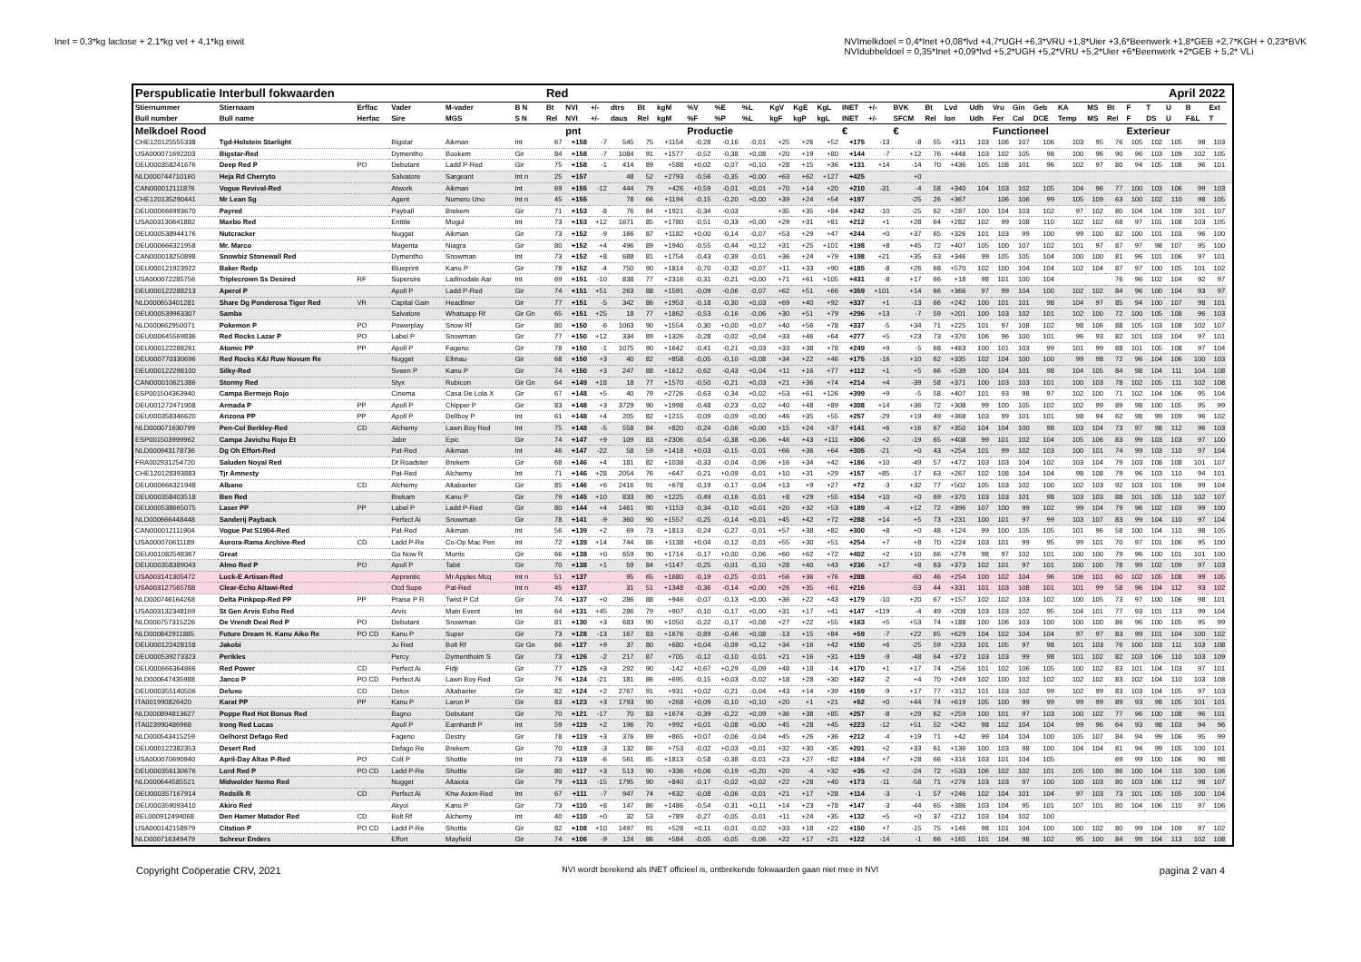Inet = 0,3*kg lactose + 2,1*kg vet + 4,1*kg eiwit
NVImelkdoel = 0,4*Inet +0,08*lvd +4,7*UGH +6,3*VRU +1,8*Uier +3,6*Beenwerk +1,8*GEB +2,7*KGH + 0,23*BVK
NVIdubbeldoel = 0,35*Inet +0,09*lvd +5,2*UGH +5,2*VRU +5,2*Uier +6*Beenwerk +2*GEB + 5,2* VLi
| Perspublicatie Interbull fokwaarden | | | | | | Red | | | | | | | | | | | | | | | | | | | | | | | | April 2022 | | | | | |
| --- | --- | --- | --- | --- | --- | --- | --- | --- | --- | --- | --- | --- | --- | --- | --- | --- | --- | --- | --- | --- | --- | --- | --- | --- | --- | --- | --- | --- | --- | --- | --- | --- | --- | --- | --- |
| Stiernummer | Stiernaam | Erffac | Vader | M-vader | B N | Bt | NVI | +/- | dtrs | Bt | kgM | %V | %E | %L | KgV | KgE | KgL | INET | +/- | BVK | Bt | Lvd | Udh | Vru | Gin | Geb | KA | MS | Bt | F | T | U | B | Ext | |
| Bull number | Bull name | Herfac | Sire | MGS | S N | Rel | NVI | +/- | daus | Rel | kgM | %F | %P | %L | kgF | kgP | kgL | INET | +/- | SFCM | Rel | lon | Udh | Fer | Cal | DCE | Temp | MS | Rel | F | DS | U | F&L | T | |
| Melkdoel Rood | | | | | | | pnt | | | | | Productie | | | | | | € | | € | | | | Functioneel | | | | | | Exterieur | | | | | |
| CHE120125555338 | Tgd-Holstein Starlight | | Bigstar | Aikman | Int | 67 | +158 | -7 | 545 | 75 | +1154 | -0,28 | -0,16 | -0,01 | +25 | +26 | +52 | +175 | -13 | -8 | 55 | +311 | 103 | 106 | 107 | 106 | 103 | 95 | 76 | 105 | 102 | 105 | 98 | 103 | |
| USA000071692203 | Bigstar-Red | | Dymentho | Bookem | Gir | 84 | +158 | -7 | 1084 | 91 | +1577 | -0,52 | -0,38 | +0,08 | +20 | +19 | +80 | +144 | -7 | +12 | 76 | +448 | 103 | 102 | 105 | 98 | 100 | 96 | 90 | 96 | 103 | 109 | 102 | 105 | |
| DEU000358241676 | Deep Red P | PO | Debutant | Ladd P-Red | Gir | 75 | +158 | -1 | 414 | 89 | +588 | +0,02 | -0,07 | +0,10 | +28 | +15 | +36 | +131 | +14 | -14 | 70 | +436 | 105 | 108 | 101 | 96 | 102 | 97 | 80 | 94 | 105 | 108 | 96 | 101 | |
| NLD000744710160 | Heja Rd Cherryto | | Salvatore | Sargeant | Int n | 25 | +157 | | 48 | 52 | +2793 | -0,56 | -0,35 | +0,00 | +63 | +62 | +127 | +425 | | +0 | | | | | | | | | | | | | | | |
| CAN000012111876 | Vogue Revival-Red | | Atwork | Aikman | Int | 69 | +155 | -12 | 444 | 79 | +426 | +0,59 | -0,01 | +0,01 | +70 | +14 | +20 | +210 | -31 | -4 | 58 | +340 | 104 | 103 | 102 | 105 | 104 | 96 | 77 | 100 | 103 | 106 | 99 | 103 | |
| CHE120135290441 | Mr Lean Sg | | Agent | Numero Uno | Int n | 45 | +155 | | 78 | 66 | +1194 | -0,15 | -0,20 | +0,00 | +39 | +24 | +54 | +197 | | -25 | 26 | +367 | | 106 | 106 | 99 | 105 | 109 | 63 | 100 | 102 | 110 | 98 | 105 | |
| DEU000666993670 | Payred | | Payball | Brekem | Gir | 71 | +153 | -8 | 76 | 84 | +1921 | -0,34 | -0,03 | | +35 | +35 | +84 | +242 | -10 | -25 | 62 | +287 | 100 | 104 | 103 | 102 | 97 | 102 | 80 | 104 | 104 | 109 | 101 | 107 | |
| USA003130641882 | Maxbo Red | | Entitle | Mogul | Int | 73 | +153 | +12 | 1671 | 85 | +1780 | -0,51 | -0,33 | +0,00 | +29 | +31 | +81 | +212 | +1 | +28 | 64 | +282 | 102 | 99 | 108 | 110 | 102 | 102 | 68 | 97 | 101 | 108 | 103 | 105 | |
| DEU000538944176 | Nutcracker | | Nugget | Aikman | Gir | 73 | +152 | -9 | 166 | 87 | +1182 | +0,00 | -0,14 | -0,07 | +53 | +29 | +47 | +244 | +0 | +37 | 65 | +326 | 101 | 103 | 99 | 100 | 99 | 100 | 82 | 100 | 101 | 103 | 96 | 100 | |
| DEU000666321958 | Mr. Marco | | Magenta | Niagra | Gir | 80 | +152 | +4 | 496 | 89 | +1940 | -0,55 | -0,44 | +0,12 | +31 | +25 | +101 | +198 | +8 | +45 | 72 | +407 | 105 | 100 | 107 | 102 | 101 | 97 | 87 | 97 | 98 | 107 | 95 | 100 | |
| CAN000018250898 | Snowbiz Stonewall Red | | Dymentho | Snowman | Int | 73 | +152 | +8 | 688 | 81 | +1754 | -0,43 | -0,39 | -0,01 | +36 | +24 | +79 | +198 | +21 | +35 | 63 | +346 | 99 | 105 | 105 | 104 | 100 | 100 | 81 | 96 | 101 | 106 | 97 | 101 | |
| DEU000121923922 | Baker Redp | | Blueprint | Kanu P | Gir | 78 | +152 | -4 | 750 | 90 | +1814 | -0,70 | -0,32 | +0,07 | +11 | +33 | +90 | +185 | -8 | +26 | 68 | +570 | 102 | 100 | 104 | 104 | 102 | 104 | 87 | 97 | 100 | 105 | 101 | 102 | |
| USA000072285756 | Triplecrown Ss Desired | RF | Supersire | Ladinodale Aar | Int | 69 | +151 | -10 | 838 | 77 | +2316 | -0,31 | -0,21 | +0,00 | +71 | +61 | +105 | +431 | -8 | +17 | 66 | +18 | 98 | 101 | 100 | 104 | | | 76 | 96 | 102 | 104 | 92 | 97 | |
| DEU000122288213 | Aperol P | | Apoll P | Ladd P-Red | Gir | 74 | +151 | +51 | 263 | 88 | +1591 | -0,09 | -0,06 | -0,07 | +62 | +51 | +66 | +359 | +101 | +14 | 66 | +366 | 97 | 99 | 104 | 100 | 102 | 102 | 84 | 96 | 100 | 104 | 93 | 97 | |
| NLD000653401281 | Share Dg Ponderosa Tiger Red | VR | Capital Gain | Headliner | Gir | 77 | +151 | -5 | 342 | 86 | +1953 | -0,18 | -0,30 | +0,03 | +69 | +40 | +92 | +337 | +1 | -13 | 66 | +242 | 100 | 101 | 101 | 98 | 104 | 97 | 85 | 94 | 100 | 107 | 98 | 101 | |
| DEU000539963307 | Samba | | Salvatore | Whatsapp Rf | Gir Gn | 65 | +151 | +25 | 18 | 77 | +1862 | -0,53 | -0,16 | -0,06 | +30 | +51 | +79 | +296 | +13 | -7 | 59 | +201 | 100 | 103 | 102 | 101 | 102 | 100 | 72 | 100 | 105 | 108 | 96 | 103 | |
| NLD000662950071 | Pokemon P | PO | Powerplay | Snow Rf | Gir | 80 | +150 | -6 | 1063 | 90 | +1554 | -0,30 | +0,00 | +0,07 | +40 | +56 | +78 | +337 | -5 | +34 | 71 | +225 | 101 | 97 | 108 | 102 | 98 | 106 | 88 | 105 | 103 | 108 | 102 | 107 | |
| DEU000645569836 | Red Rocks Lazar P | PO | Label P | Snowman | Gir | 77 | +150 | +12 | 334 | 89 | +1326 | -0,28 | -0,02 | +0,04 | +33 | +46 | +64 | +277 | +5 | +23 | 73 | +370 | 106 | 96 | 100 | 101 | 96 | 93 | 82 | 101 | 103 | 104 | 97 | 101 | |
| DEU000122288261 | Atomic PP | PP | Apoll P | Fageno | Gir | 78 | +150 | -1 | 1075 | 90 | +1642 | -0,41 | -0,21 | +0,03 | +33 | +38 | +78 | +249 | +9 | -5 | 68 | +463 | 100 | 101 | 103 | 99 | 101 | 99 | 88 | 101 | 105 | 108 | 97 | 104 | |
| DEU000770330696 | Red Rocks K&I Ruw Novum Re | | Nugget | Ellmau | Gir | 68 | +150 | +3 | 40 | 82 | +858 | -0,05 | -0,10 | +0,08 | +34 | +22 | +46 | +175 | -16 | +10 | 62 | +335 | 102 | 104 | 100 | 100 | 99 | 98 | 72 | 96 | 104 | 106 | 100 | 103 | |
| DEU000122298100 | Silky-Red | | Sveen P | Kanu P | Gir | 74 | +150 | +3 | 247 | 88 | +1612 | -0,62 | -0,43 | +0,04 | +11 | +16 | +77 | +112 | +1 | +5 | 66 | +539 | 100 | 104 | 101 | 98 | 104 | 105 | 84 | 98 | 104 | 111 | 104 | 108 | |
| CAN000010621386 | Stormy Red | | Styx | Rubicon | Gir Gn | 64 | +149 | +18 | 18 | 77 | +1570 | -0,50 | -0,21 | +0,03 | +21 | +36 | +74 | +214 | +4 | -39 | 58 | +371 | 100 | 103 | 103 | 101 | 100 | 103 | 78 | 102 | 105 | 111 | 102 | 108 | |
| ESP001504363940 | Campa Bermejo Rojo | | Cinema | Casa De Lola X | Gir | 67 | +148 | +5 | 40 | 79 | +2726 | -0,63 | -0,34 | +0,02 | +53 | +61 | +126 | +399 | +9 | -5 | 58 | +407 | 101 | 93 | 98 | 97 | 102 | 100 | 71 | 102 | 104 | 106 | 95 | 104 | |
| DEU001272471908 | Armada P | PP | Apoll P | Chipper P | Gir | 83 | +148 | +3 | 3729 | 90 | +1998 | -0,48 | -0,23 | -0,02 | +40 | +48 | +89 | +308 | +14 | +36 | 72 | +308 | 99 | 100 | 105 | 102 | 102 | 99 | 89 | 98 | 100 | 105 | 95 | 99 | |
| DEU000358346620 | Arizona PP | PP | Apoll P | Dellboy P | Int | 61 | +148 | +4 | 205 | 82 | +1215 | -0,09 | -0,09 | +0,00 | +46 | +35 | +55 | +257 | -29 | +19 | 49 | +368 | 103 | 99 | 101 | 101 | 98 | 94 | 62 | 98 | 99 | 109 | 96 | 102 | |
| NLD000071630799 | Pen-Col Berkley-Red | CD | Alchemy | Lawn Boy Red | Int | 75 | +148 | -5 | 558 | 84 | +820 | -0,24 | -0,06 | +0,00 | +15 | +24 | +37 | +141 | +6 | +16 | 67 | +350 | 104 | 104 | 100 | 98 | 103 | 104 | 73 | 97 | 98 | 112 | 96 | 103 | |
| ESP001503999962 | Campa Javichu Rojo Et | | Jabir | Epic | Gir | 74 | +147 | +9 | 109 | 83 | +2306 | -0,54 | -0,38 | +0,06 | +46 | +43 | +111 | +306 | +2 | -19 | 65 | +408 | 99 | 101 | 102 | 104 | 105 | 106 | 83 | 99 | 103 | 103 | 97 | 100 | |
| NLD000943178736 | Dg Oh Effort-Red | | Pat-Red | Aikman | Int | 46 | +147 | -22 | 58 | 59 | +1418 | +0,03 | -0,15 | -0,01 | +66 | +36 | +64 | +305 | -21 | +0 | 43 | +254 | 101 | 99 | 102 | 103 | 100 | 101 | 74 | 99 | 103 | 110 | 97 | 104 | |
| FRA002931254720 | Saluden Noyal Red | | Dt Roadster | Brekem | Gir | 68 | +146 | +4 | 181 | 82 | +1038 | -0,33 | -0,04 | -0,06 | +16 | +34 | +42 | +186 | +10 | -49 | 57 | +472 | 103 | 103 | 104 | 102 | 103 | 104 | 79 | 103 | 108 | 108 | 101 | 107 | |
| CHE120128393883 | Tjr Amnesty | | Pat-Red | Alchemy | Int | 71 | +146 | +28 | 2054 | 76 | +647 | -0,21 | +0,09 | -0,01 | +10 | +31 | +29 | +157 | +85 | -17 | 63 | +267 | 102 | 108 | 104 | 104 | 98 | 108 | 79 | 96 | 103 | 110 | 94 | 101 | |
| DEU000666321948 | Albano | CD | Alchemy | Altabaxter | Gir | 85 | +146 | +6 | 2416 | 91 | +678 | -0,19 | -0,17 | -0,04 | +13 | +9 | +27 | +72 | -3 | +32 | 77 | +502 | 105 | 103 | 102 | 100 | 102 | 103 | 92 | 103 | 101 | 106 | 99 | 104 | |
| DEU000358403518 | Ben Red | | Brekam | Kanu P | Gir | 79 | +145 | +10 | 833 | 90 | +1225 | -0,49 | -0,16 | -0,01 | +8 | +29 | +55 | +154 | +10 | +0 | 69 | +370 | 103 | 103 | 101 | 98 | 103 | 103 | 88 | 101 | 105 | 110 | 102 | 107 | |
| DEU000538665075 | Laser PP | PP | Label P | Ladd P-Red | Gir | 80 | +144 | +4 | 1461 | 90 | +1153 | -0,34 | -0,10 | +0,01 | +20 | +32 | +53 | +189 | -4 | +12 | 72 | +396 | 107 | 100 | 99 | 102 | 99 | 104 | 79 | 96 | 102 | 103 | 99 | 100 | |
| NLD000666448448 | Sanderij Payback | | Perfect Ai | Snowman | Gir | 78 | +141 | -9 | 360 | 90 | +1557 | -0,25 | -0,14 | +0,01 | +45 | +42 | +72 | +288 | +14 | +5 | 73 | +231 | 100 | 101 | 97 | 99 | 103 | 107 | 83 | 99 | 104 | 110 | 97 | 104 | |
| CAN000012111904 | Vogue Pat S1904-Red | | Pat-Red | Aikman | Int | 56 | +139 | +2 | 69 | 73 | +1813 | -0,24 | -0,27 | -0,01 | +57 | +38 | +82 | +300 | +8 | +0 | 48 | +124 | 99 | 100 | 105 | 105 | 101 | 96 | 58 | 100 | 104 | 110 | 98 | 105 | |
| USA000070611189 | Aurora-Rama Archive-Red | CD | Ladd P-Re | Co-Op Mac Pen | Int | 72 | +139 | +14 | 744 | 86 | +1138 | +0,04 | -0,12 | -0,01 | +55 | +30 | +51 | +254 | +7 | +8 | 70 | +224 | 103 | 101 | 99 | 95 | 99 | 101 | 70 | 97 | 101 | 106 | 95 | 100 | |
| DEU001082548367 | Great | | Go Now R | Morris | Gir | 66 | +138 | +0 | 659 | 90 | +1714 | -0,17 | +0,00 | -0,06 | +60 | +62 | +72 | +402 | +2 | +10 | 66 | +279 | 98 | 97 | 102 | 101 | 100 | 100 | 79 | 96 | 100 | 101 | 101 | 100 | |
| DEU000358389043 | Almo Red P | PO | Apoll P | Tabit | Gir | 70 | +138 | +1 | 59 | 84 | +1147 | -0,25 | -0,01 | -0,10 | +28 | +40 | +43 | +236 | +17 | +8 | 63 | +373 | 102 | 101 | 97 | 101 | 100 | 100 | 78 | 99 | 102 | 109 | 97 | 103 | |
| USA003141305472 | Luck-E Artisan-Red | | Apprentic | Mr Apples Mcq | Int n | 51 | +137 | | 95 | 65 | +1680 | -0,19 | -0,25 | -0,01 | +56 | +36 | +76 | +288 | | -60 | 46 | +254 | 100 | 102 | 104 | 96 | 106 | 101 | 60 | 102 | 105 | 108 | 99 | 105 | |
| USA003127565788 | Clear-Echo Altawi-Red | | Ocd Supe | Pat-Red | Int n | 45 | +137 | | 31 | 51 | +1348 | -0,36 | -0,14 | +0,00 | +26 | +35 | +61 | +216 | | -53 | 44 | +331 | 101 | 103 | 108 | 101 | 101 | 99 | 58 | 96 | 104 | 112 | 93 | 102 | |
| NLD000746164268 | Delta Pinkpop-Red PP | PP | Praise P R | Twist P Cd | Gir | 74 | +137 | +0 | 286 | 88 | +946 | -0,07 | -0,13 | +0,00 | +36 | +22 | +43 | +179 | -10 | +20 | 67 | +157 | 102 | 102 | 103 | 102 | 100 | 105 | 73 | 97 | 100 | 106 | 98 | 101 | |
| USA003132348169 | St Gen Arvis Echo Red | | Arvis | Main Event | Int | 64 | +131 | +45 | 286 | 79 | +907 | -0,10 | -0,17 | +0,00 | +31 | +17 | +41 | +147 | +119 | -4 | 49 | +208 | 103 | 103 | 102 | 95 | 104 | 101 | 77 | 93 | 101 | 113 | 99 | 104 | |
| NLD000757315226 | De Vrendt Deal Red P | PO | Debutant | Snowman | Gir | 81 | +130 | +3 | 683 | 90 | +1050 | -0,22 | -0,17 | +0,08 | +27 | +22 | +55 | +163 | +5 | +53 | 74 | +188 | 100 | 106 | 103 | 100 | 100 | 100 | 86 | 96 | 100 | 105 | 95 | 99 | |
| NLD000842911885 | Future Dream H. Kanu Aiko Re | PO CD | Kanu P | Super | Gir | 73 | +128 | -13 | 167 | 83 | +1676 | -0,89 | -0,46 | +0,08 | -13 | +15 | +84 | +59 | -7 | +22 | 65 | +629 | 104 | 102 | 104 | 104 | 97 | 97 | 83 | 99 | 101 | 104 | 100 | 102 | |
| DEU000122428158 | Jakobi | | Ju Red | Bolt Rf | Gir Gn | 66 | +127 | +9 | 37 | 80 | +680 | +0,04 | -0,09 | +0,12 | +34 | +16 | +42 | +150 | +6 | -25 | 59 | +233 | 101 | 105 | 97 | 98 | 101 | 103 | 76 | 100 | 103 | 111 | 103 | 108 | |
| DEU000539273323 | Perikles | | Percy | Dymentholm S | Gir | 73 | +126 | -2 | 217 | 87 | +705 | -0,12 | -0,10 | -0,01 | +21 | +16 | +31 | +119 | -9 | -48 | 64 | +373 | 103 | 103 | 99 | 98 | 101 | 102 | 82 | 103 | 106 | 110 | 103 | 109 | |
| DEU000666364866 | Red Power | CD | Perfect Ai | Fidji | Gir | 77 | +125 | +3 | 292 | 90 | -142 | +0,67 | +0,29 | -0,09 | +48 | +18 | -14 | +170 | +1 | +17 | 74 | +256 | 101 | 102 | 106 | 105 | 100 | 102 | 83 | 101 | 104 | 103 | 97 | 101 | |
| NLD000647435988 | Janco P | PO CD | Perfect Ai | Lawn Boy Red | Gir | 76 | +124 | -21 | 181 | 86 | +695 | -0,15 | +0,03 | -0,02 | +18 | +28 | +30 | +162 | -2 | +4 | 70 | +249 | 102 | 100 | 102 | 102 | 102 | 102 | 83 | 102 | 104 | 110 | 103 | 108 | |
| DEU000355140506 | Deluxo | CD | Detox | Altabaxter | Gir | 82 | +124 | +2 | 2767 | 91 | +931 | +0,02 | -0,21 | -0,04 | +43 | +14 | +39 | +159 | -9 | +17 | 77 | +312 | 101 | 103 | 102 | 99 | 102 | 99 | 83 | 103 | 104 | 105 | 97 | 103 | |
| ITA001990826420 | Karat PP | PP | Kanu P | Laron P | Gir | 83 | +123 | +3 | 1793 | 90 | +268 | +0,09 | -0,10 | +0,10 | +20 | +1 | +21 | +52 | +0 | +44 | 74 | +619 | 105 | 100 | 99 | 99 | 99 | 99 | 89 | 93 | 98 | 105 | 101 | 101 | |
| NLD000894813627 | Poppe Red Hot Bonus Red | | Bagno | Debutant | Gir | 70 | +121 | -17 | 70 | 83 | +1674 | -0,39 | -0,22 | +0,09 | +36 | +38 | +85 | +257 | -8 | +29 | 62 | +259 | 100 | 101 | 97 | 103 | 100 | 102 | 77 | 96 | 100 | 108 | 96 | 101 | |
| ITA023990486968 | Irong Red Lucas | | Apoll P | Earnhardt P | Int | 59 | +119 | +2 | 196 | 70 | +992 | +0,01 | -0,08 | +0,00 | +45 | +28 | +45 | +223 | -12 | +51 | 52 | +242 | 98 | 102 | 104 | 104 | 99 | 96 | 64 | 93 | 98 | 103 | 94 | 96 | |
| NLD000543415259 | Oelhorst Defago Red | | Fageno | Destry | Gir | 78 | +119 | +3 | 376 | 89 | +865 | +0,07 | -0,06 | -0,04 | +45 | +26 | +36 | +212 | -4 | +19 | 71 | +42 | 99 | 104 | 104 | 100 | 105 | 107 | 84 | 94 | 99 | 106 | 95 | 99 | |
| DEU000122382353 | Desert Red | | Defago Re | Brekem | Gir | 70 | +119 | -3 | 132 | 86 | +753 | -0,02 | +0,03 | +0,01 | +32 | +30 | +35 | +201 | +2 | +33 | 61 | +136 | 100 | 103 | 98 | 100 | 104 | 104 | 81 | 94 | 99 | 105 | 100 | 101 | |
| USA000070690940 | April-Day Altax P-Red | PO | Colt P | Shottle | Int | 73 | +119 | -6 | 561 | 85 | +1813 | -0,58 | -0,38 | -0,01 | +23 | +27 | +82 | +184 | +7 | +28 | 66 | +316 | 103 | 101 | 104 | 105 | | | 69 | 99 | 100 | 106 | 90 | 98 | |
| DEU000356130676 | Lord Red P | PO CD | Ladd P-Re | Shottle | Gir | 80 | +117 | +3 | 513 | 90 | +336 | +0,06 | -0,19 | +0,20 | +20 | -4 | +32 | +35 | +2 | -24 | 72 | +533 | 106 | 102 | 102 | 101 | 105 | 100 | 86 | 100 | 104 | 110 | 100 | 106 | |
| NLD000644585521 | Midwolder Nemo Red | | Nugget | Altaiota | Gir | 79 | +113 | -15 | 1795 | 90 | +840 | -0,17 | -0,02 | +0,02 | +22 | +28 | +40 | +173 | -11 | -58 | 71 | +276 | 103 | 103 | 97 | 100 | 100 | 103 | 80 | 103 | 106 | 112 | 98 | 107 | |
| DEU000357167914 | Redsilk R | CD | Perfect Ai | Khw Axion-Red | Int | 67 | +111 | -7 | 947 | 74 | +632 | -0,08 | -0,06 | -0,01 | +21 | +17 | +28 | +114 | -3 | -1 | 57 | +246 | 102 | 104 | 101 | 104 | 97 | 103 | 73 | 101 | 105 | 105 | 100 | 104 | |
| DEU000359093410 | Akiro Red | | Akyol | Kanu P | Gir | 73 | +110 | +8 | 147 | 86 | +1486 | -0,54 | -0,31 | +0,11 | +14 | +23 | +78 | +147 | -3 | -44 | 65 | +386 | 103 | 104 | 95 | 101 | 107 | 101 | 80 | 104 | 106 | 110 | 97 | 106 | |
| BEL000912494068 | Den Hamer Matador Red | CD | Bolt Rf | Alchemy | Int | 40 | +110 | +0 | 32 | 53 | +789 | -0,27 | -0,05 | -0,01 | +11 | +24 | +35 | +132 | +5 | +0 | 37 | +212 | 103 | 104 | 102 | 100 | | | | | | | | | |
| USA000142158979 | Citation P | PO CD | Ladd P-Re | Shottle | Gir | 82 | +108 | +10 | 1497 | 91 | +528 | +0,11 | -0,01 | -0,02 | +33 | +18 | +22 | +150 | +7 | -15 | 75 | +146 | 98 | 101 | 104 | 100 | 100 | 102 | 80 | 99 | 104 | 109 | 97 | 102 | |
| NLD000716349479 | Schreur Enders | | Effort | Mayfield | Gir | 74 | +106 | -9 | 124 | 86 | +584 | -0,05 | -0,05 | -0,06 | +22 | +17 | +21 | +122 | -14 | -1 | 66 | +165 | 101 | 104 | 98 | 102 | 95 | 100 | 84 | 99 | 104 | 113 | 102 | 108 | |
Copyright Coöperatie CRV, 2021
NVI wordt berekend als INET officieel is, ontbrekende fokwaarden gaan niet mee in NVI
pagina 2 van 4